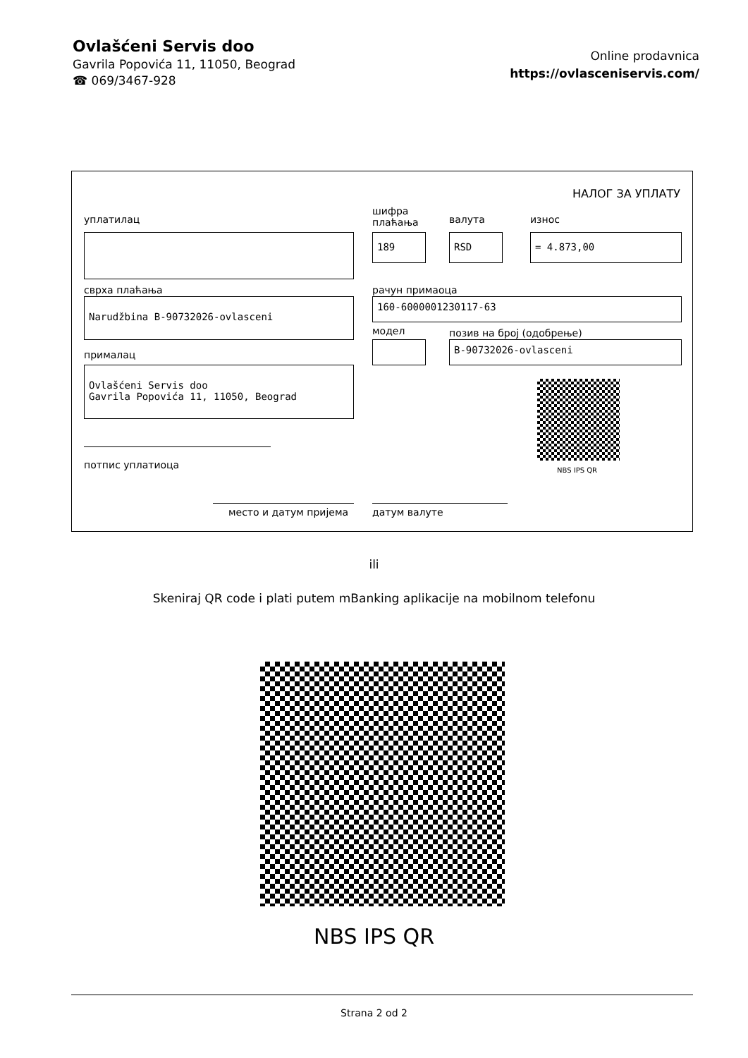Ovlašćeni Servis doo
Gavrila Popovića 11, 11050, Beograd
☎ 069/3467-928
Online prodavnica
https://ovlasceniservis.com/
НАЛОГ ЗА УПЛАТУ
уплатилац
шифра
плаћања
валута износ
189 RSD = 4.873,00
сврха плаћања рачун примаоца
Narudžbina B-90732026-ovlasceni 160-6000001230117-63
модел позив на број (одобрење)
B-90732026-ovlasceni
прималац
Ovlašćeni Servis doo
Gavrila Popovića 11, 11050, Beograd
NBS IPS QR
потпис уплатиоца
место и датум пријема датум валуте
ili
Skeniraj QR code i plati putem mBanking aplikacije na mobilnom telefonu
NBS IPS QR
Strana 2 od 2